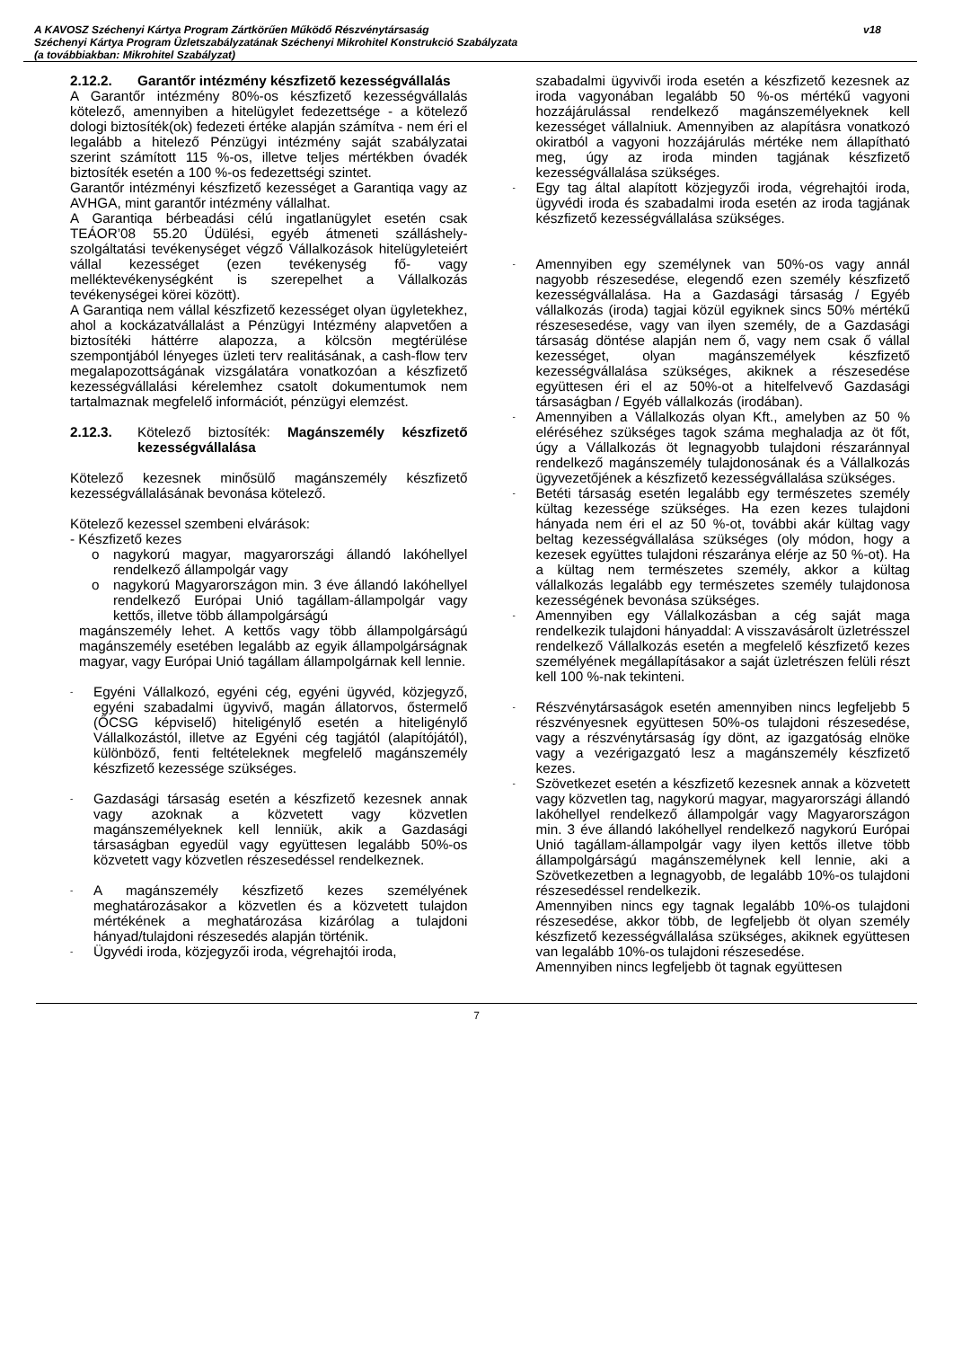A KAVOSZ Széchenyi Kártya Program Zártkörűen Működő Részvénytársaság
Széchenyi Kártya Program Üzletszabályzatának Széchenyi Mikrohitel Konstrukció Szabályzata
(a továbbiakban: Mikrohitel Szabályzat)
v18
2.12.2. Garantőr intézmény készfizető kezességvállalás
A Garantőr intézmény 80%-os készfizető kezességvállalás kötelező, amennyiben a hitelügylet fedezettsége - a kötelező dologi biztosíték(ok) fedezeti értéke alapján számítva - nem éri el legalább a hitelező Pénzügyi intézmény saját szabályzatai szerint számított 115 %-os, illetve teljes mértékben óvadék biztosíték esetén a 100 %-os fedezettségi szintet.
Garantőr intézményi készfizető kezességet a Garantiqa vagy az AVHGA, mint garantőr intézmény vállalhat.
A Garantiqa bérbeadási célú ingatlanügylet esetén csak TEÁOR’08 55.20 Üdülési, egyéb átmeneti szálláshely-szolgáltatási tevékenységet végző Vállalkozások hitelügyleteiért vállal kezességet (ezen tevékenység fő- vagy melléktevékenységként is szerepelhet a Vállalkozás tevékenységei körei között).
A Garantiqa nem vállal készfizető kezességet olyan ügyletekhez, ahol a kockázatvállalást a Pénzügyi Intézmény alapvetően a biztosítéki háttérre alapozza, a kölcsön megtérülése szempontjából lényeges üzleti terv realitásának, a cash-flow terv megalapozottságának vizsgálatára vonatkozóan a készfizető kezességvállalási kérelemhez csatolt dokumentumok nem tartalmaznak megfelelő információt, pénzügyi elemzést.
2.12.3. Kötelező biztosíték: Magánszemély készfizető kezességvállalása
Kötelező kezesnek minősülő magánszemély készfizető kezességvállalásának bevonása kötelező.
Kötelező kezessel szembeni elvárások:
- Készfizető kezes
o nagykorú magyar, magyarországi állandó lakóhellyel rendelkező állampolgár vagy
o nagykorú Magyarországon min. 3 éve állandó lakóhellyel rendelkező Európai Unió tagállam-állampolgár vagy kettős, illetve több állampolgárságú
magánszemély lehet. A kettős vagy több állampolgárságú magánszemély esetében legalább az egyik állampolgárságnak magyar, vagy Európai Unió tagállam állampolgárnak kell lennie.
-
Egyéni Vállalkozó, egyéni cég, egyéni ügyvéd, közjegyző, egyéni szabadalmi ügyvivő, magán állatorvos, őstermelő (ŐCSG képviselő) hiteligénylő esetén a hiteligénylő Vállalkozástól, illetve az Egyéni cég tagjától (alapítójától), különböző, fenti feltételeknek megfelelő magánszemély készfizető kezessége szükséges.
-
Gazdasági társaság esetén a készfizető kezesnek annak vagy azoknak a közvetett vagy közvetlen magánszemélyeknek kell lenniük, akik a Gazdasági társaságban egyedül vagy együttesen legalább 50%-os közvetett vagy közvetlen részesedéssel rendelkeznek.
-
A magánszemély készfizető kezes személyének meghatározásakor a közvetlen és a közvetett tulajdon mértékének a meghatározása kizárólag a tulajdoni hányad/tulajdoni részesedés alapján történik.
-
Ügyvédi iroda, közjegyzői iroda, végrehajtói iroda,
szabadalmi ügyvivői iroda esetén a készfizető kezesnek az iroda vagyonában legalább 50 %-os mértékű vagyoni hozzájárulással rendelkező magánszemélyeknek kell kezességet vállalniuk. Amennyiben az alapításra vonatkozó okiratból a vagyoni hozzájárulás mértéke nem állapítható meg, úgy az iroda minden tagjának készfizető kezességvállalása szükséges.
-
Egy tag által alapított közjegyzői iroda, végrehajtói iroda, ügyvédi iroda és szabadalmi iroda esetén az iroda tagjának készfizető kezességvállalása szükséges.
-
Amennyiben egy személynek van 50%-os vagy annál nagyobb részesedése, elegendő ezen személy készfizető kezességvállalása. Ha a Gazdasági társaság / Egyéb vállalkozás (iroda) tagjai közül egyiknek sincs 50% mértékű részesesedése, vagy van ilyen személy, de a Gazdasági társaság döntése alapján nem ő, vagy nem csak ő vállal kezességet, olyan magánszemélyek készfizető kezességvállalása szükséges, akiknek a részesedése együttesen éri el az 50%-ot a hitelfelvevő Gazdasági társaságban / Egyéb vállalkozás (irodában).
-
Amennyiben a Vállalkozás olyan Kft., amelyben az 50 % eléréséhez szükséges tagok száma meghaladja az öt főt, úgy a Vállalkozás öt legnagyobb tulajdoni részaránnyal rendelkező magánszemély tulajdonosának és a Vállalkozás ügyvezetőjének a készfizető kezességvállalása szükséges.
-
Betéti társaság esetén legalább egy természetes személy kültag kezessége szükséges. Ha ezen kezes tulajdoni hányada nem éri el az 50 %-ot, további akár kültag vagy beltag kezességvállalása szükséges (oly módon, hogy a kezesek együttes tulajdoni részaránya elérje az 50 %-ot). Ha a kültag nem természetes személy, akkor a kültag vállalkozás legalább egy természetes személy tulajdonosa kezességének bevonása szükséges.
-
Amennyiben egy Vállalkozásban a cég saját maga rendelkezik tulajdoni hányaddal: A visszavásárolt üzletrésszel rendelkező Vállalkozás esetén a megfelelő készfizető kezes személyének megállapításakor a saját üzletrészen felüli részt kell 100 %-nak tekinteni.
-
Részvénytársaságok esetén amennyiben nincs legfeljebb 5 részvényesnek együttesen 50%-os tulajdoni részesedése, vagy a részvénytársaság így dönt, az igazgatóság elnöke vagy a vezérigazgató lesz a magánszemély készfizető kezes.
-
Szövetkezet esetén a készfizető kezesnek annak a közvetett vagy közvetlen tag, nagykorú magyar, magyarországi állandó lakóhellyel rendelkező állampolgár vagy Magyarországon min. 3 éve állandó lakóhellyel rendelkező nagykorú Európai Unió tagállam-állampolgár vagy ilyen kettős illetve több állampolgárságú magánszemélynek kell lennie, aki a Szövetkezetben a legnagyobb, de legalább 10%-os tulajdoni részesedéssel rendelkezik.
Amennyiben nincs egy tagnak legalább 10%-os tulajdoni részesedése, akkor több, de legfeljebb öt olyan személy készfizető kezességvállalása szükséges, akiknek együttesen van legalább 10%-os tulajdoni részesedése.
Amennyiben nincs legfeljebb öt tagnak együttesen
7